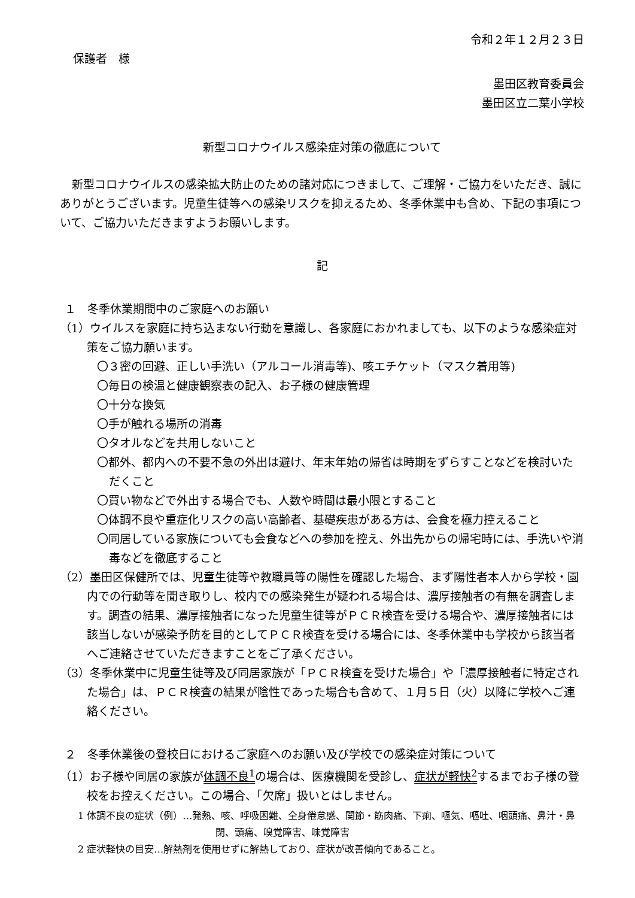令和２年１２月２３日
保護者　様
墨田区教育委員会
墨田区立二葉小学校
新型コロナウイルス感染症対策の徹底について
新型コロナウイルスの感染拡大防止のための諸対応につきまして、ご理解・ご協力をいただき、誠にありがとうございます。児童生徒等への感染リスクを抑えるため、冬季休業中も含め、下記の事項について、ご協力いただきますようお願いします。
記
１　冬季休業期間中のご家庭へのお願い
（1）ウイルスを家庭に持ち込まない行動を意識し、各家庭におかれましても、以下のような感染症対策をご協力願います。
〇３密の回避、正しい手洗い（アルコール消毒等)、咳エチケット（マスク着用等)
〇毎日の検温と健康観察表の記入、お子様の健康管理
〇十分な換気
〇手が触れる場所の消毒
〇タオルなどを共用しないこと
〇都外、都内への不要不急の外出は避け、年末年始の帰省は時期をずらすことなどを検討いただくこと
〇買い物などで外出する場合でも、人数や時間は最小限とすること
〇体調不良や重症化リスクの高い高齢者、基礎疾患がある方は、会食を極力控えること
〇同居している家族についても会食などへの参加を控え、外出先からの帰宅時には、手洗いや消毒などを徹底すること
（2）墨田区保健所では、児童生徒等や教職員等の陽性を確認した場合、まず陽性者本人から学校・園内での行動等を聞き取りし、校内での感染発生が疑われる場合は、濃厚接触者の有無を調査します。調査の結果、濃厚接触者になった児童生徒等がＰＣＲ検査を受ける場合や、濃厚接触者には該当しないが感染予防を目的としてＰＣＲ検査を受ける場合には、冬季休業中も学校から該当者へご連絡させていただきますことをご了承ください。
（3）冬季休業中に児童生徒等及び同居家族が「ＰＣＲ検査を受けた場合」や「濃厚接触者に特定された場合」は、ＰＣＲ検査の結果が陰性であった場合も含めて、１月５日（火）以降に学校へご連絡ください。
２　冬季休業後の登校日におけるご家庭へのお願い及び学校での感染症対策について
（1）お子様や同居の家族が体調不良<sup>1</sup>の場合は、医療機関を受診し、症状が軽快<sup>2</sup>するまでお子様の登校をお控えください。この場合、「欠席」扱いとはしません。
1 体調不良の症状（例）…発熱、咳、呼吸困難、全身倦怠感、関節・筋肉痛、下痢、嘔気、嘔吐、咽頭痛、鼻汁・鼻閉、頭痛、嗅覚障害、味覚障害
2 症状軽快の目安…解熱剤を使用せずに解熱しており、症状が改善傾向であること。